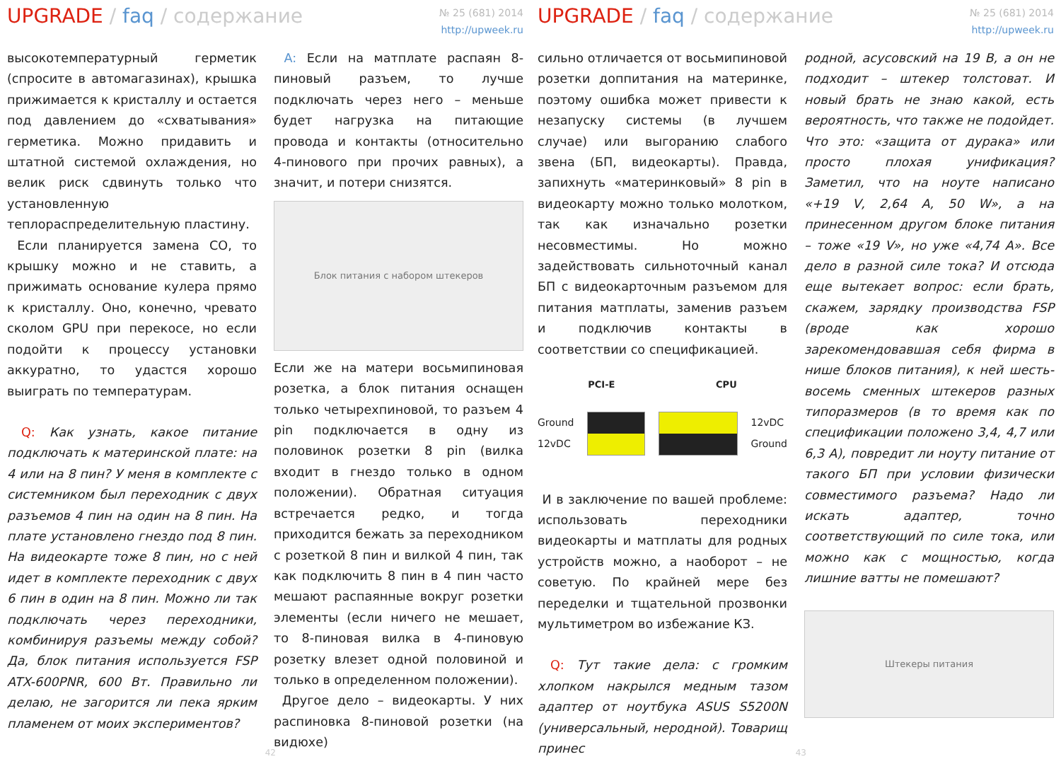UPGRADE / faq / содержание
№ 25 (681) 2014
http://upweek.ru
высокотемпературный герметик (спросите в автомагазинах), крышка прижимается к кристаллу и остается под давлением до «схватывания» герметика. Можно придавить и штатной системой охлаждения, но велик риск сдвинуть только что установленную теплораспределительную пластину.
Если планируется замена СО, то крышку можно и не ставить, а прижимать основание кулера прямо к кристаллу. Оно, конечно, чревато сколом GPU при перекосе, но если подойти к процессу установки аккуратно, то удастся хорошо выиграть по температурам.
Q: Как узнать, какое питание подключать к материнской плате: на 4 или на 8 пин? У меня в комплекте с системником был переходник с двух разъемов 4 пин на один на 8 пин. На плате установлено гнездо под 8 пин. На видеокарте тоже 8 пин, но с ней идет в комплекте переходник с двух 6 пин в один на 8 пин. Можно ли так подключать через переходники, комбинируя разъемы между собой? Да, блок питания используется FSP ATX-600PNR, 600 Вт. Правильно ли делаю, не загорится ли пека ярким пламенем от моих экспериментов?
A: Если на матплате распаян 8-пиновый разъем, то лучше подключать через него – меньше будет нагрузка на питающие провода и контакты (относительно 4-пинового при прочих равных), а значит, и потери снизятся.
Блок питания с набором штекеров
Если же на матери восьмипиновая розетка, а блок питания оснащен только четырехпиновой, то разъем 4 pin подключается в одну из половинок розетки 8 pin (вилка входит в гнездо только в одном положении). Обратная ситуация встречается редко, и тогда приходится бежать за переходником с розеткой 8 пин и вилкой 4 пин, так как подключить 8 пин в 4 пин часто мешают распаянные вокруг розетки элементы (если ничего не мешает, то 8-пиновая вилка в 4-пиновую розетку влезет одной половиной и только в определенном положении).
Другое дело – видеокарты. У них распиновка 8-пиновой розетки (на видюхе)
42
UPGRADE / faq / содержание
№ 25 (681) 2014
http://upweek.ru
сильно отличается от восьмипиновой розетки доппитания на материнке, поэтому ошибка может привести к незапуску системы (в лучшем случае) или выгоранию слабого звена (БП, видеокарты). Правда, запихнуть «материнковый» 8 pin в видеокарту можно только молотком, так как изначально розетки несовместимы. Но можно задействовать сильноточный канал БП с видеокарточным разъемом для питания матплаты, заменив разъем и подключив контакты в соответствии со спецификацией.
PCI-E CPU
Ground
12vDC 12vDC
Ground
И в заключение по вашей проблеме: использовать переходники видеокарты и матплаты для родных устройств можно, а наоборот – не советую. По крайней мере без переделки и тщательной прозвонки мультиметром во избежание КЗ.
Q: Тут такие дела: с громким хлопком накрылся медным тазом адаптер от ноутбука ASUS S5200N (универсальный, неродной). Товарищ принес
родной, асусовский на 19 В, а он не подходит – штекер толстоват. И новый брать не знаю какой, есть вероятность, что также не подойдет. Что это: «защита от дурака» или просто плохая унификация? Заметил, что на ноуте написано «+19 V, 2,64 A, 50 W», а на принесенном другом блоке питания – тоже «19 V», но уже «4,74 A». Все дело в разной силе тока? И отсюда еще вытекает вопрос: если брать, скажем, зарядку производства FSP (вроде как хорошо зарекомендовавшая себя фирма в нише блоков питания), к ней шесть-восемь сменных штекеров разных типоразмеров (в то время как по спецификации положено 3,4, 4,7 или 6,3 А), повредит ли ноуту питание от такого БП при условии физически совместимого разъема? Надо ли искать адаптер, точно соответствующий по силе тока, или можно как с мощностью, когда лишние ватты не помешают?
Штекеры питания
43